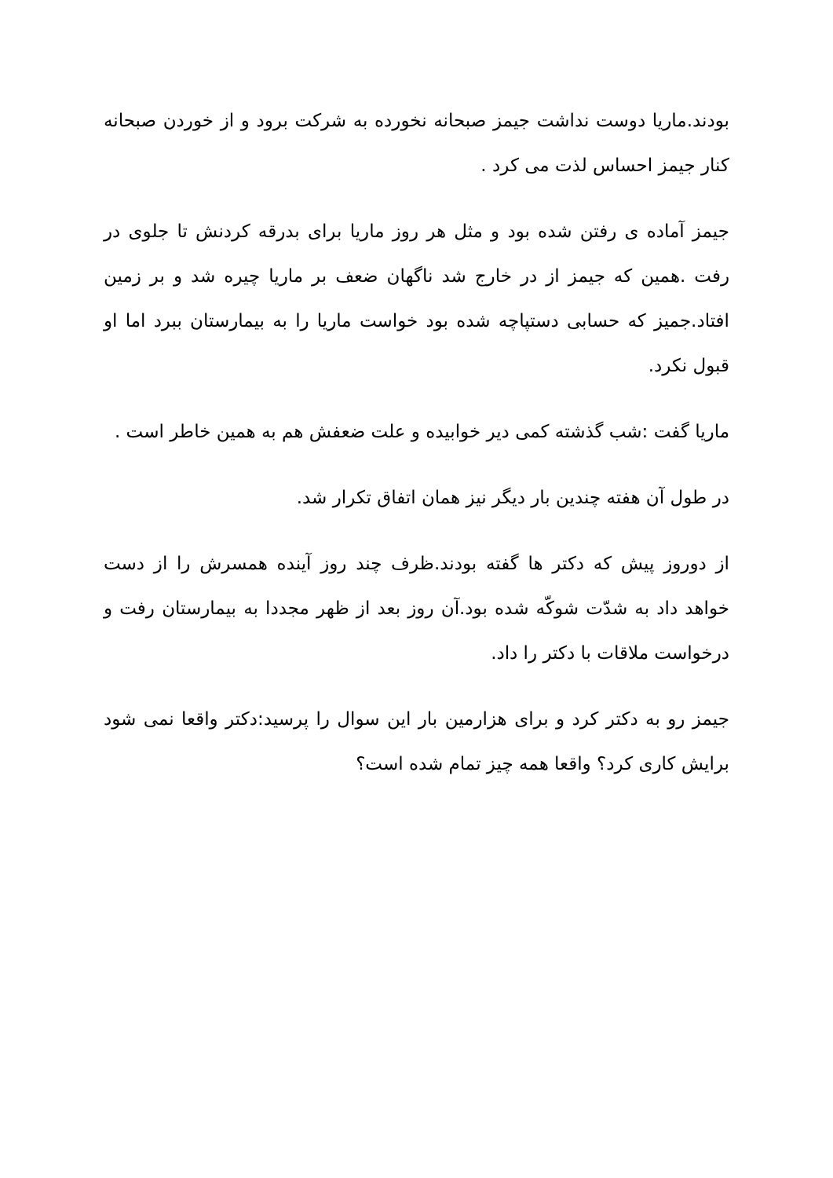بودند.ماریا دوست نداشت جیمز صبحانه نخورده به شرکت برود و از خوردن صبحانه کنار جیمز احساس لذت می کرد .
جیمز آماده ی رفتن شده بود و مثل هر روز ماریا برای بدرقه کردنش تا جلوی در رفت .همین که جیمز از در خارج شد ناگهان ضعف بر ماریا چیره شد و بر زمین افتاد.جمیز که حسابی دستپاچه شده بود خواست ماریا را به بیمارستان ببرد اما او قبول نکرد.
ماریا گفت :شب گذشته کمی دیر خوابیده و علت ضعفش هم به همین خاطر است .
در طول آن هفته چندین بار دیگر نیز همان اتفاق تکرار شد.
از دوروز پیش که دکتر ها گفته بودند.ظرف چند روز آینده همسرش را از دست خواهد داد به شدّت شوکّه شده بود.آن روز بعد از ظهر مجددا به بیمارستان رفت و درخواست ملاقات با دکتر را داد.
جیمز رو به دکتر کرد و برای هزارمین بار این سوال را پرسید:دکتر واقعا نمی شود برایش کاری کرد؟ واقعا همه چیز تمام شده است؟